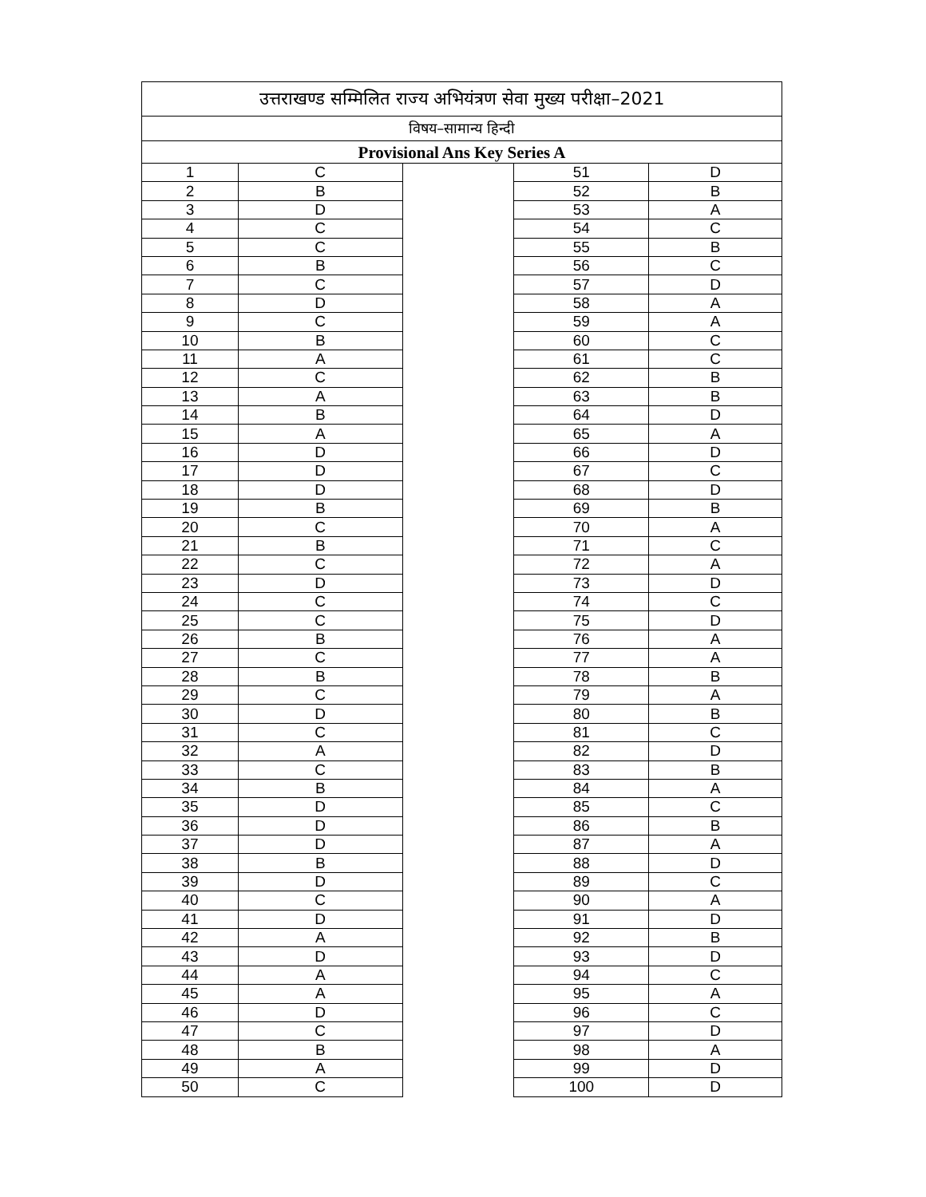| उत्तराखण्ड सम्मिलित राज्य अभियंत्रण सेवा मुख्य परीक्षा–2021 | | | | |
| विषय–सामान्य हिन्दी | | | | |
| Provisional Ans Key Series A | | | | |
| 1 | C | | 51 | D |
| 2 | B | | 52 | B |
| 3 | D | | 53 | A |
| 4 | C | | 54 | C |
| 5 | C | | 55 | B |
| 6 | B | | 56 | C |
| 7 | C | | 57 | D |
| 8 | D | | 58 | A |
| 9 | C | | 59 | A |
| 10 | B | | 60 | C |
| 11 | A | | 61 | C |
| 12 | C | | 62 | B |
| 13 | A | | 63 | B |
| 14 | B | | 64 | D |
| 15 | A | | 65 | A |
| 16 | D | | 66 | D |
| 17 | D | | 67 | C |
| 18 | D | | 68 | D |
| 19 | B | | 69 | B |
| 20 | C | | 70 | A |
| 21 | B | | 71 | C |
| 22 | C | | 72 | A |
| 23 | D | | 73 | D |
| 24 | C | | 74 | C |
| 25 | C | | 75 | D |
| 26 | B | | 76 | A |
| 27 | C | | 77 | A |
| 28 | B | | 78 | B |
| 29 | C | | 79 | A |
| 30 | D | | 80 | B |
| 31 | C | | 81 | C |
| 32 | A | | 82 | D |
| 33 | C | | 83 | B |
| 34 | B | | 84 | A |
| 35 | D | | 85 | C |
| 36 | D | | 86 | B |
| 37 | D | | 87 | A |
| 38 | B | | 88 | D |
| 39 | D | | 89 | C |
| 40 | C | | 90 | A |
| 41 | D | | 91 | D |
| 42 | A | | 92 | B |
| 43 | D | | 93 | D |
| 44 | A | | 94 | C |
| 45 | A | | 95 | A |
| 46 | D | | 96 | C |
| 47 | C | | 97 | D |
| 48 | B | | 98 | A |
| 49 | A | | 99 | D |
| 50 | C | | 100 | D |